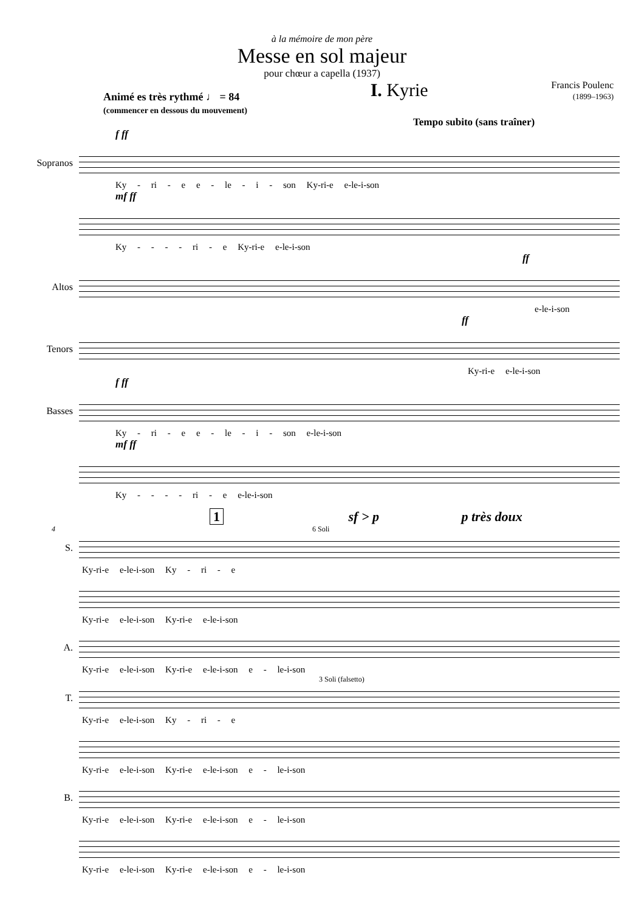à la mémoire de mon père
Messe en sol majeur
pour chœur a capella (1937)
Animé es très rythmé ♩ = 84
(commencer en dessous du mouvement)
I. Kyrie
Francis Poulenc
(1899–1963)
Tempo subito (sans traîner)
f ff
Sopranos
Ky - ri - e e - le - i - son Ky-ri-e e-le-i-son
mf ff
Ky - - - - ri - e Ky-ri-e e-le-i-son
ff
Altos
e-le-i-son
ff
Tenors
Ky-ri-e e-le-i-son
f ff
Basses
Ky - ri - e e - le - i - son e-le-i-son
mf ff
Ky - - - - ri - e e-le-i-son
1 sf > p p très doux
4 6 Soli
S.
Ky-ri-e e-le-i-son Ky - ri - e
Ky-ri-e e-le-i-son Ky-ri-e e-le-i-son
A.
Ky-ri-e e-le-i-son Ky-ri-e e-le-i-son e - le-i-son
3 Soli (falsetto)
T.
Ky-ri-e e-le-i-son Ky - ri - e
Ky-ri-e e-le-i-son Ky-ri-e e-le-i-son e - le-i-son
B.
Ky-ri-e e-le-i-son Ky-ri-e e-le-i-son e - le-i-son
Ky-ri-e e-le-i-son Ky-ri-e e-le-i-son e - le-i-son